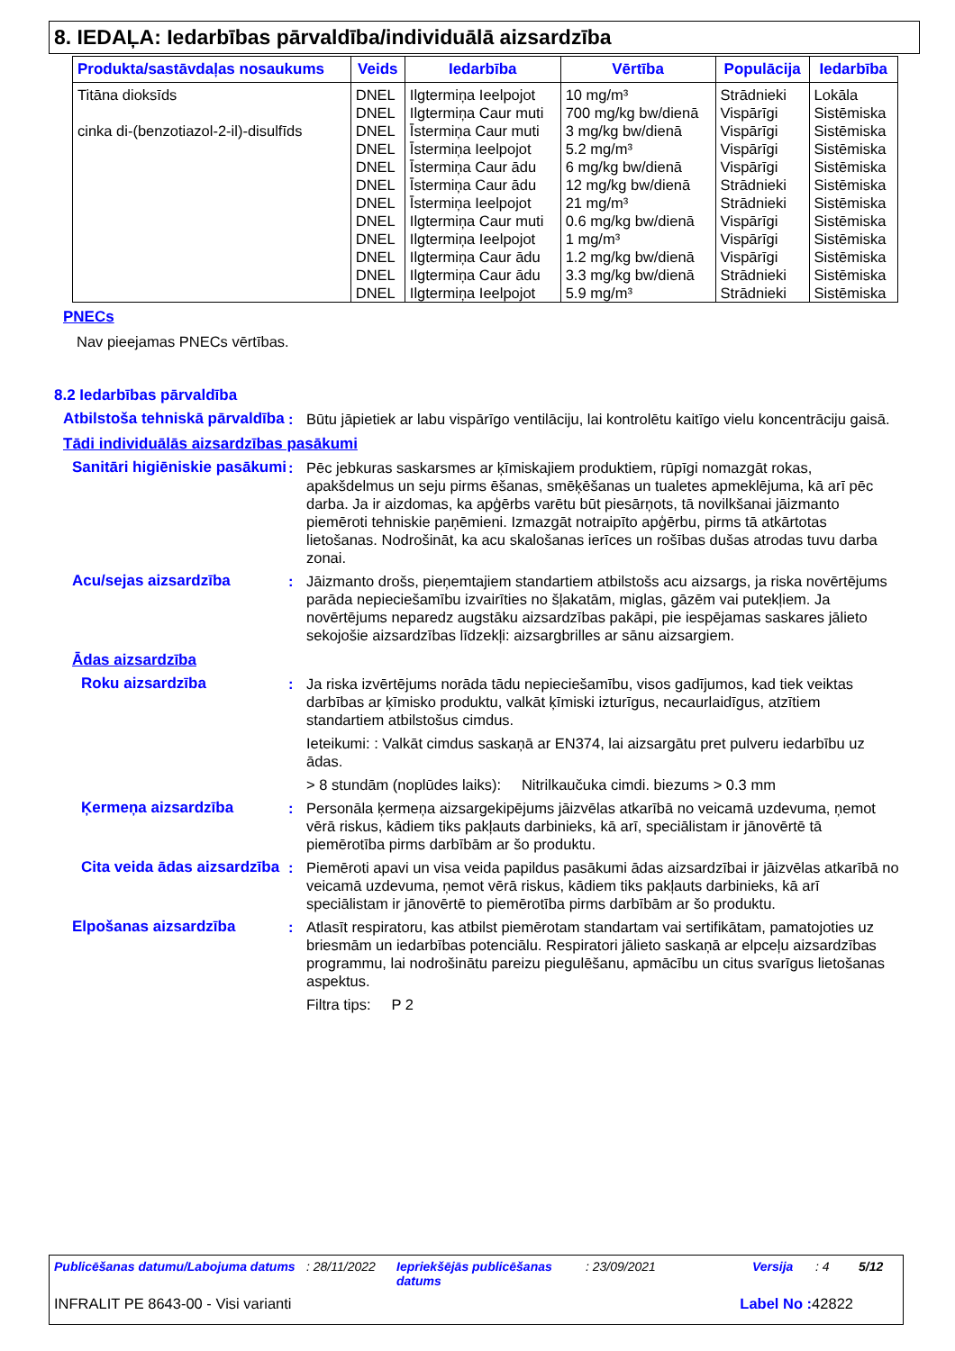8. IEDAĻA: Iedarbības pārvaldība/individuālā aizsardzība
| Produkta/sastāvdaļas nosaukums | Veids | Iedarbība | Vērtība | Populācija | Iedarbība |
| --- | --- | --- | --- | --- | --- |
| Titāna dioksīds | DNEL | Ilgtermiņa Ieelpojot | 10 mg/m³ | Strādnieki | Lokāla |
| | DNEL | Ilgtermiņa Caur muti | 700 mg/kg bw/dienā | Vispārīgi | Sistēmiska |
| cinka di-(benzotiazol-2-il)-disulfīds | DNEL | Īstermiņa Caur muti | 3 mg/kg bw/dienā | Vispārīgi | Sistēmiska |
| | DNEL | Īstermiņa Ieelpojot | 5.2 mg/m³ | Vispārīgi | Sistēmiska |
| | DNEL | Īstermiņa Caur ādu | 6 mg/kg bw/dienā | Vispārīgi | Sistēmiska |
| | DNEL | Īstermiņa Caur ādu | 12 mg/kg bw/dienā | Strādnieki | Sistēmiska |
| | DNEL | Īstermiņa Ieelpojot | 21 mg/m³ | Strādnieki | Sistēmiska |
| | DNEL | Ilgtermiņa Caur muti | 0.6 mg/kg bw/dienā | Vispārīgi | Sistēmiska |
| | DNEL | Ilgtermiņa Ieelpojot | 1 mg/m³ | Vispārīgi | Sistēmiska |
| | DNEL | Ilgtermiņa Caur ādu | 1.2 mg/kg bw/dienā | Vispārīgi | Sistēmiska |
| | DNEL | Ilgtermiņa Caur ādu | 3.3 mg/kg bw/dienā | Strādnieki | Sistēmiska |
| | DNEL | Ilgtermiņa Ieelpojot | 5.9 mg/m³ | Strādnieki | Sistēmiska |
PNECs
Nav pieejamas PNECs vērtības.
8.2 Iedarbības pārvaldība
Atbilstoša tehniskā pārvaldība
: Būtu jāpietiek ar labu vispārīgo ventilāciju, lai kontrolētu kaitīgo vielu koncentrāciju gaisā.
Tādi individuālās aizsardzības pasākumi
Sanitāri higiēniskie pasākumi
: Pēc jebkuras saskarsmes ar ķīmiskajiem produktiem, rūpīgi nomazgāt rokas, apakšdelmus un seju pirms ēšanas, smēķēšanas un tualetes apmeklējuma, kā arī pēc darba. Ja ir aizdomas, ka apģērbs varētu būt piesārņots, tā novilkšanai jāizmanto piemēroti tehniskie paņēmieni. Izmazgāt notraipīto apģērbu, pirms tā atkārtotas lietošanas. Nodrošināt, ka acu skalošanas ierīces un rošības dušas atrodas tuvu darba zonai.
Acu/sejas aizsardzība : Jāizmanto drošs, pieņemtajiem standartiem atbilstošs acu aizsargs, ja riska novērtējums parāda nepieciešamību izvairīties no šļakatām, miglas, gāzēm vai putekļiem. Ja novērtējums neparedz augstāku aizsardzības pakāpi, pie iespējamas saskares jālieto sekojošie aizsardzības līdzekļi: aizsargbrilles ar sānu aizsargiem.
Ādas aizsardzība
Roku aizsardzība : Ja riska izvērtējums norāda tādu nepieciešamību, visos gadījumos, kad tiek veiktas darbības ar ķīmisko produktu, valkāt ķīmiski izturīgus, necaurlaidīgus, atzītiem standartiem atbilstošus cimdus.
Ieteikumi: : Valkāt cimdus saskaņā ar EN374, lai aizsargātu pret pulveru iedarbību uz ādas.
> 8 stundām (noplūdes laiks): Nitrilkaučuka cimdi. biezums > 0.3 mm
Ķermeņa aizsardzība : Personāla ķermeņa aizsargekipējums jāizvēlas atkarībā no veicamā uzdevuma, ņemot vērā riskus, kādiem tiks pakļauts darbinieks, kā arī, speciālistam ir jānovērtē tā piemērotība pirms darbībām ar šo produktu.
Cita veida ādas aizsardzība
: Piemēroti apavi un visa veida papildus pasākumi ādas aizsardzībai ir jāizvēlas atkarībā no veicamā uzdevuma, ņemot vērā riskus, kādiem tiks pakļauts darbinieks, kā arī speciālistam ir jānovērtē to piemērotība pirms darbībām ar šo produktu.
Elpošanas aizsardzība : Atlasīt respiratoru, kas atbilst piemērotam standartam vai sertifikātam, pamatojoties uz briesmām un iedarbības potenciālu. Respiratori jālieto saskaņā ar elpceļu aizsardzības programmu, lai nodrošinātu pareizu piegulēšanu, apmācību un citus svarīgus lietošanas aspektus.
Filtra tips: P 2
Publicēšanas datumu/Labojuma datums: 28/11/2022 Iepriekšējās publicēšanas datums: 23/09/2021 Versija: 4 5/12
INFRALIT PE 8643-00 - Visi varianti Label No : 42822